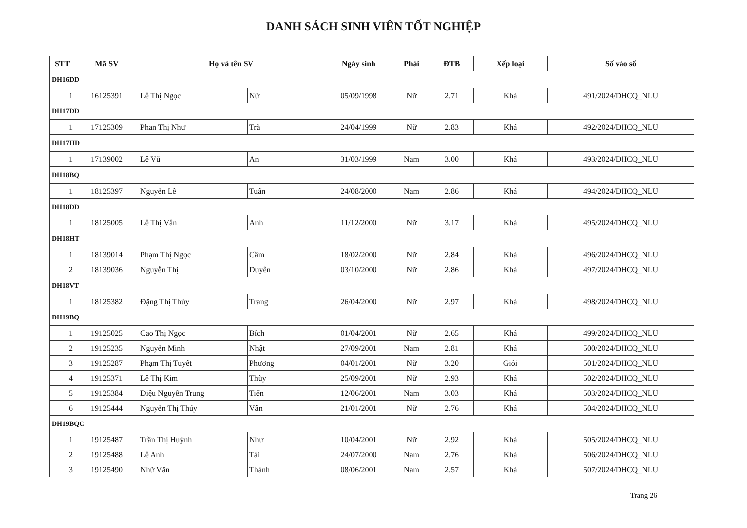DANH SÁCH SINH VIÊN TỐT NGHIỆP
| STT | Mã SV | Họ và tên SV | | Ngày sinh | Phái | ĐTB | Xếp loại | Số vào sổ |
| --- | --- | --- | --- | --- | --- | --- | --- | --- |
| DH16DD | | | | | | | | |
| 1 | 16125391 | Lê Thị Ngọc | Nử | 05/09/1998 | Nữ | 2.71 | Khá | 491/2024/DHCQ_NLU |
| DH17DD | | | | | | | | |
| 1 | 17125309 | Phan Thị Như | Trà | 24/04/1999 | Nữ | 2.83 | Khá | 492/2024/DHCQ_NLU |
| DH17HD | | | | | | | | |
| 1 | 17139002 | Lê Vũ | An | 31/03/1999 | Nam | 3.00 | Khá | 493/2024/DHCQ_NLU |
| DH18BQ | | | | | | | | |
| 1 | 18125397 | Nguyễn Lê | Tuấn | 24/08/2000 | Nam | 2.86 | Khá | 494/2024/DHCQ_NLU |
| DH18DD | | | | | | | | |
| 1 | 18125005 | Lê Thị Vân | Anh | 11/12/2000 | Nữ | 3.17 | Khá | 495/2024/DHCQ_NLU |
| DH18HT | | | | | | | | |
| 1 | 18139014 | Phạm Thị Ngọc | Cầm | 18/02/2000 | Nữ | 2.84 | Khá | 496/2024/DHCQ_NLU |
| 2 | 18139036 | Nguyễn Thị | Duyên | 03/10/2000 | Nữ | 2.86 | Khá | 497/2024/DHCQ_NLU |
| DH18VT | | | | | | | | |
| 1 | 18125382 | Đặng Thị Thùy | Trang | 26/04/2000 | Nữ | 2.97 | Khá | 498/2024/DHCQ_NLU |
| DH19BQ | | | | | | | | |
| 1 | 19125025 | Cao Thị Ngọc | Bích | 01/04/2001 | Nữ | 2.65 | Khá | 499/2024/DHCQ_NLU |
| 2 | 19125235 | Nguyễn Minh | Nhật | 27/09/2001 | Nam | 2.81 | Khá | 500/2024/DHCQ_NLU |
| 3 | 19125287 | Phạm Thị Tuyết | Phương | 04/01/2001 | Nữ | 3.20 | Giỏi | 501/2024/DHCQ_NLU |
| 4 | 19125371 | Lê Thị Kim | Thùy | 25/09/2001 | Nữ | 2.93 | Khá | 502/2024/DHCQ_NLU |
| 5 | 19125384 | Diệu Nguyễn Trung | Tiến | 12/06/2001 | Nam | 3.03 | Khá | 503/2024/DHCQ_NLU |
| 6 | 19125444 | Nguyễn Thị Thúy | Vân | 21/01/2001 | Nữ | 2.76 | Khá | 504/2024/DHCQ_NLU |
| DH19BQC | | | | | | | | |
| 1 | 19125487 | Trần Thị Huỳnh | Như | 10/04/2001 | Nữ | 2.92 | Khá | 505/2024/DHCQ_NLU |
| 2 | 19125488 | Lê Anh | Tài | 24/07/2000 | Nam | 2.76 | Khá | 506/2024/DHCQ_NLU |
| 3 | 19125490 | Nhữ Văn | Thành | 08/06/2001 | Nam | 2.57 | Khá | 507/2024/DHCQ_NLU |
Trang 26